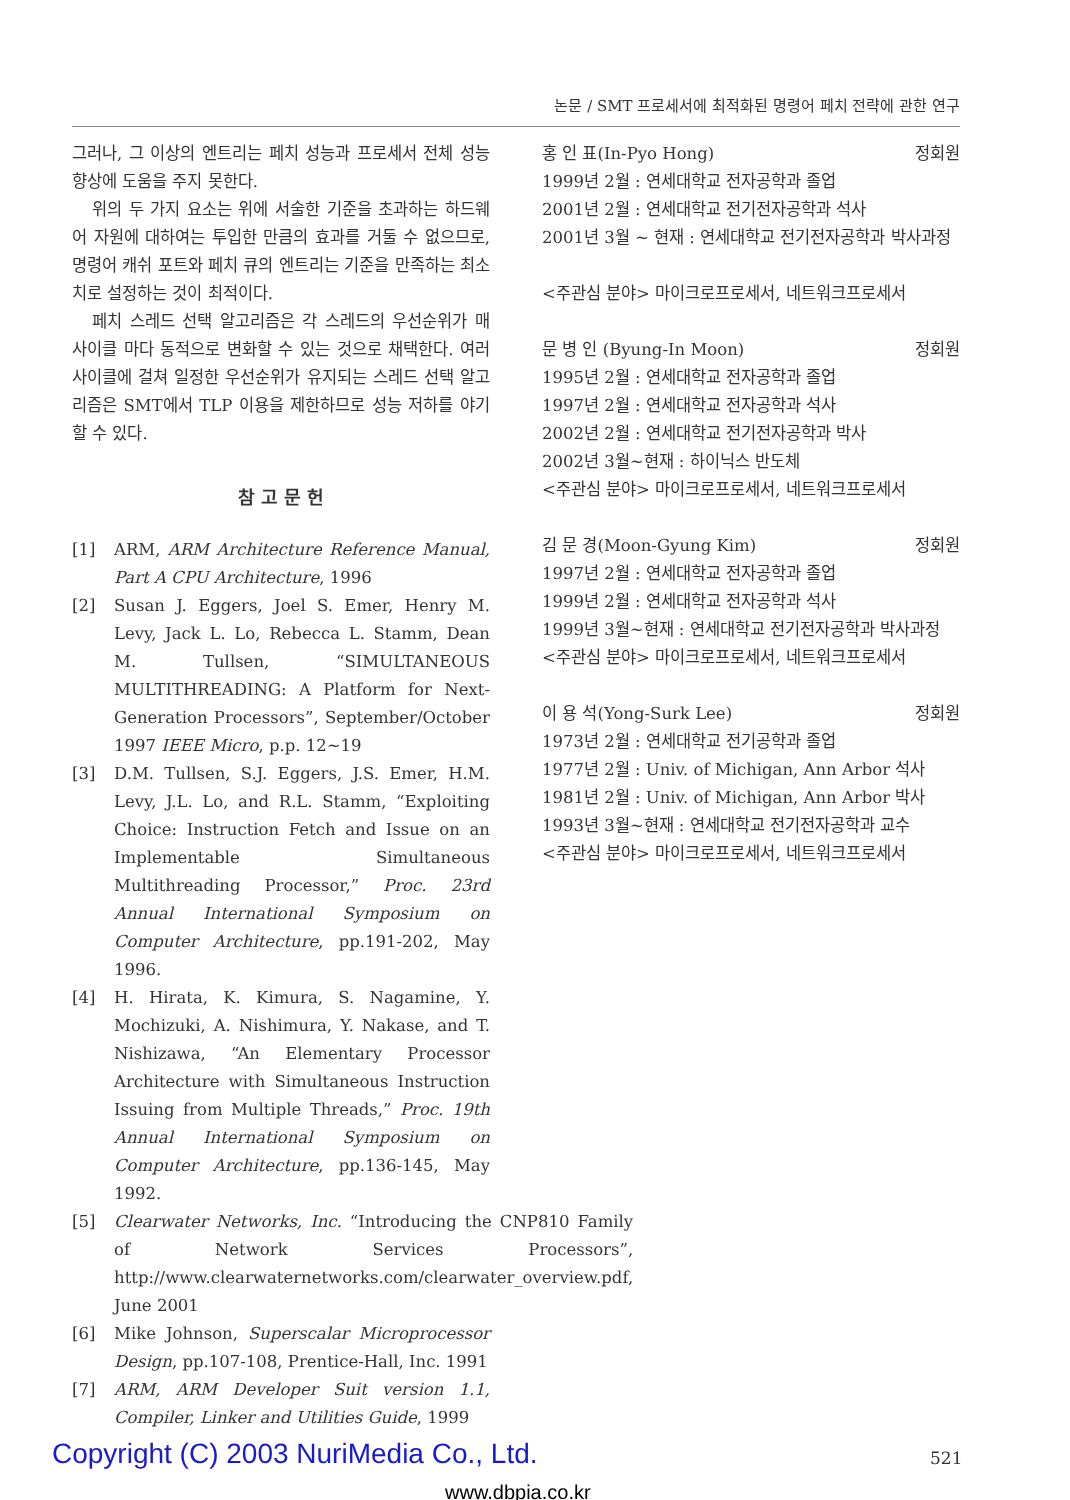논문 / SMT 프로세서에 최적화된 명령어 페치 전략에 관한 연구
그러나, 그 이상의 엔트리는 페치 성능과 프로세서 전체 성능 향상에 도움을 주지 못한다.
위의 두 가지 요소는 위에 서술한 기준을 초과하는 하드웨어 자원에 대하여는 투입한 만큼의 효과를 거둘 수 없으므로, 명령어 캐쉬 포트와 페치 큐의 엔트리는 기준을 만족하는 최소치로 설정하는 것이 최적이다.
페치 스레드 선택 알고리즘은 각 스레드의 우선순위가 매 사이클 마다 동적으로 변화할 수 있는 것으로 채택한다. 여러 사이클에 걸쳐 일정한 우선순위가 유지되는 스레드 선택 알고리즘은 SMT에서 TLP 이용을 제한하므로 성능 저하를 야기할 수 있다.
참 고 문 헌
[1] ARM, ARM Architecture Reference Manual, Part A CPU Architecture, 1996
[2] Susan J. Eggers, Joel S. Emer, Henry M. Levy, Jack L. Lo, Rebecca L. Stamm, Dean M. Tullsen, “SIMULTANEOUS MULTITHREADING: A Platform for Next-Generation Processors”, September/October 1997 IEEE Micro, p.p. 12~19
[3] D.M. Tullsen, S.J. Eggers, J.S. Emer, H.M. Levy, J.L. Lo, and R.L. Stamm, “Exploiting Choice: Instruction Fetch and Issue on an Implementable Simultaneous Multithreading Processor,” Proc. 23rd Annual International Symposium on Computer Architecture, pp.191-202, May 1996.
[4] H. Hirata, K. Kimura, S. Nagamine, Y. Mochizuki, A. Nishimura, Y. Nakase, and T. Nishizawa, “An Elementary Processor Architecture with Simultaneous Instruction Issuing from Multiple Threads,” Proc. 19th Annual International Symposium on Computer Architecture, pp.136-145, May 1992.
[5] Clearwater Networks, Inc. “Introducing the CNP810 Family of Network Services Processors”, http://www.clearwaternetworks.com/clearwater_overview.pdf, June 2001
[6] Mike Johnson, Superscalar Microprocessor Design, pp.107-108, Prentice-Hall, Inc. 1991
[7] ARM, ARM Developer Suit version 1.1, Compiler, Linker and Utilities Guide, 1999
홍 인 표(In-Pyo Hong) 정회원
1999년 2월 : 연세대학교 전자공학과 졸업
2001년 2월 : 연세대학교 전기전자공학과 석사
2001년 3월 ~ 현재 : 연세대학교 전기전자공학과 박사과정
<주관심 분야> 마이크로프로세서, 네트워크프로세서
문 병 인 (Byung-In Moon) 정회원
1995년 2월 : 연세대학교 전자공학과 졸업
1997년 2월 : 연세대학교 전자공학과 석사
2002년 2월 : 연세대학교 전기전자공학과 박사
2002년 3월~현재 : 하이닉스 반도체
<주관심 분야> 마이크로프로세서, 네트워크프로세서
김 문 경(Moon-Gyung Kim) 정회원
1997년 2월 : 연세대학교 전자공학과 졸업
1999년 2월 : 연세대학교 전자공학과 석사
1999년 3월~현재 : 연세대학교 전기전자공학과 박사과정
<주관심 분야> 마이크로프로세서, 네트워크프로세서
이 용 석(Yong-Surk Lee) 정회원
1973년 2월 : 연세대학교 전기공학과 졸업
1977년 2월 : Univ. of Michigan, Ann Arbor 석사
1981년 2월 : Univ. of Michigan, Ann Arbor 박사
1993년 3월~현재 : 연세대학교 전기전자공학과 교수
<주관심 분야> 마이크로프로세서, 네트워크프로세서
Copyright (C) 2003 NuriMedia Co., Ltd.
521
www.dbpia.co.kr